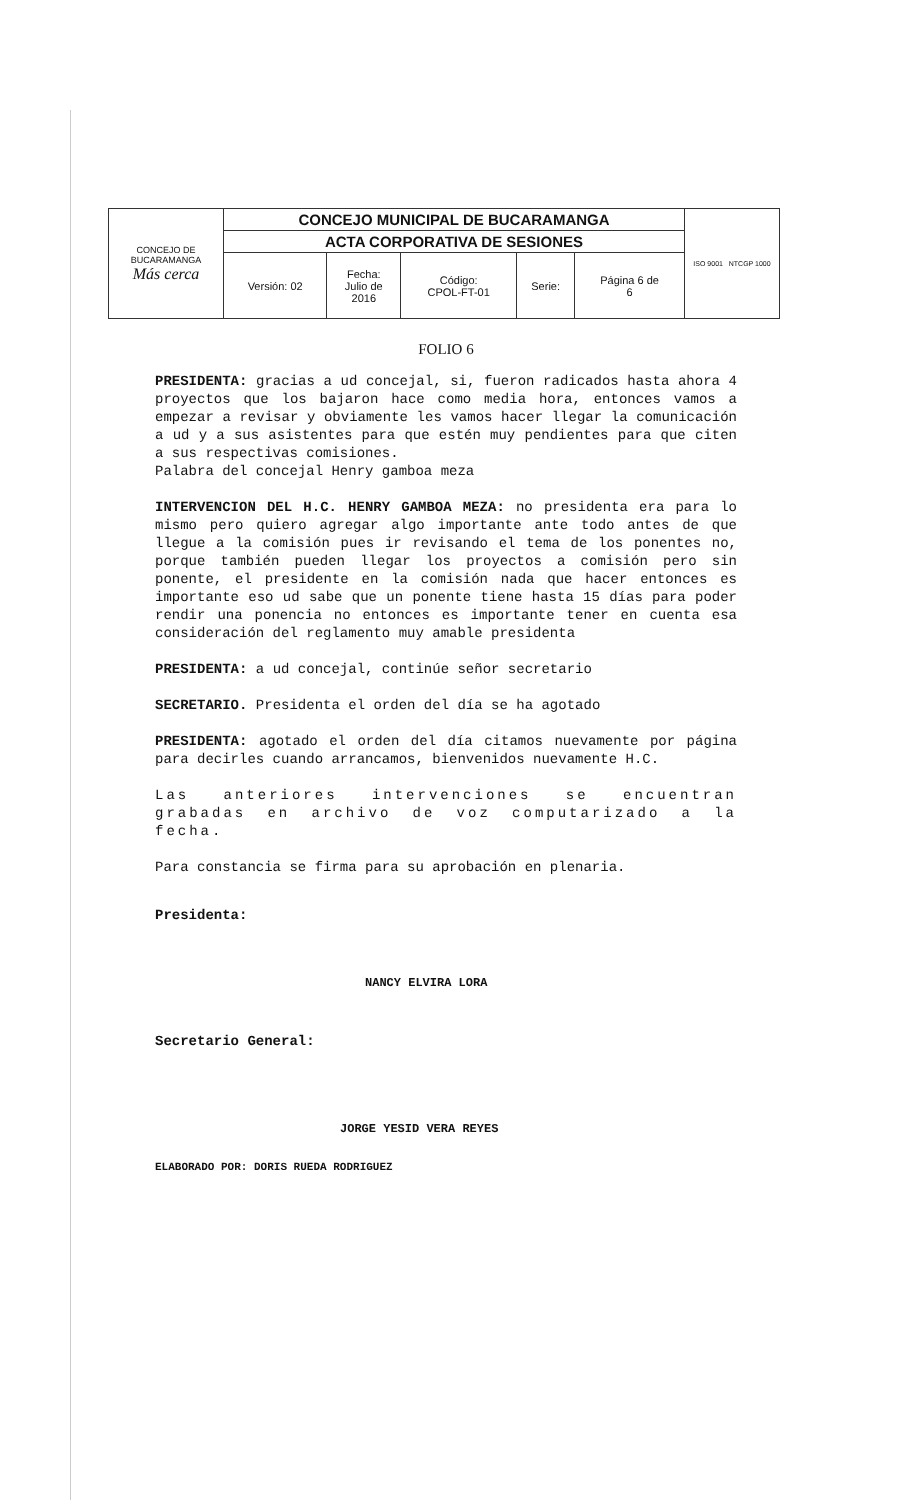| CONCEJO DE BUCARAMANGA Más cerca | CONCEJO MUNICIPAL DE BUCARAMANGA | | | | | ISO 9001 NTCGP 1000 |
| | ACTA CORPORATIVA DE SESIONES | | | | | |
| | Versión: 02 | Fecha: Julio de 2016 | Código: CPOL-FT-01 | Serie: | Página 6 de 6 | |
FOLIO 6
PRESIDENTA: gracias a ud concejal, si, fueron radicados hasta ahora 4 proyectos que los bajaron hace como media hora, entonces vamos a empezar a revisar y obviamente les vamos hacer llegar la comunicación a ud y a sus asistentes para que estén muy pendientes para que citen a sus respectivas comisiones.
Palabra del concejal Henry gamboa meza
INTERVENCION DEL H.C. HENRY GAMBOA MEZA: no presidenta era para lo mismo pero quiero agregar algo importante ante todo antes de que llegue a la comisión pues ir revisando el tema de los ponentes no, porque también pueden llegar los proyectos a comisión pero sin ponente, el presidente en la comisión nada que hacer entonces es importante eso ud sabe que un ponente tiene hasta 15 días para poder rendir una ponencia no entonces es importante tener en cuenta esa consideración del reglamento muy amable presidenta
PRESIDENTA: a ud concejal, continúe señor secretario
SECRETARIO. Presidenta el orden del día se ha agotado
PRESIDENTA: agotado el orden del día citamos nuevamente por página para decirles cuando arrancamos, bienvenidos nuevamente H.C.
Las anteriores intervenciones se encuentran grabadas en archivo de voz computarizado a la fecha.
Para constancia se firma para su aprobación en plenaria.
Presidenta:
NANCY ELVIRA LORA
Secretario General:
JORGE YESID VERA REYES
ELABORADO POR: DORIS RUEDA RODRIGUEZ